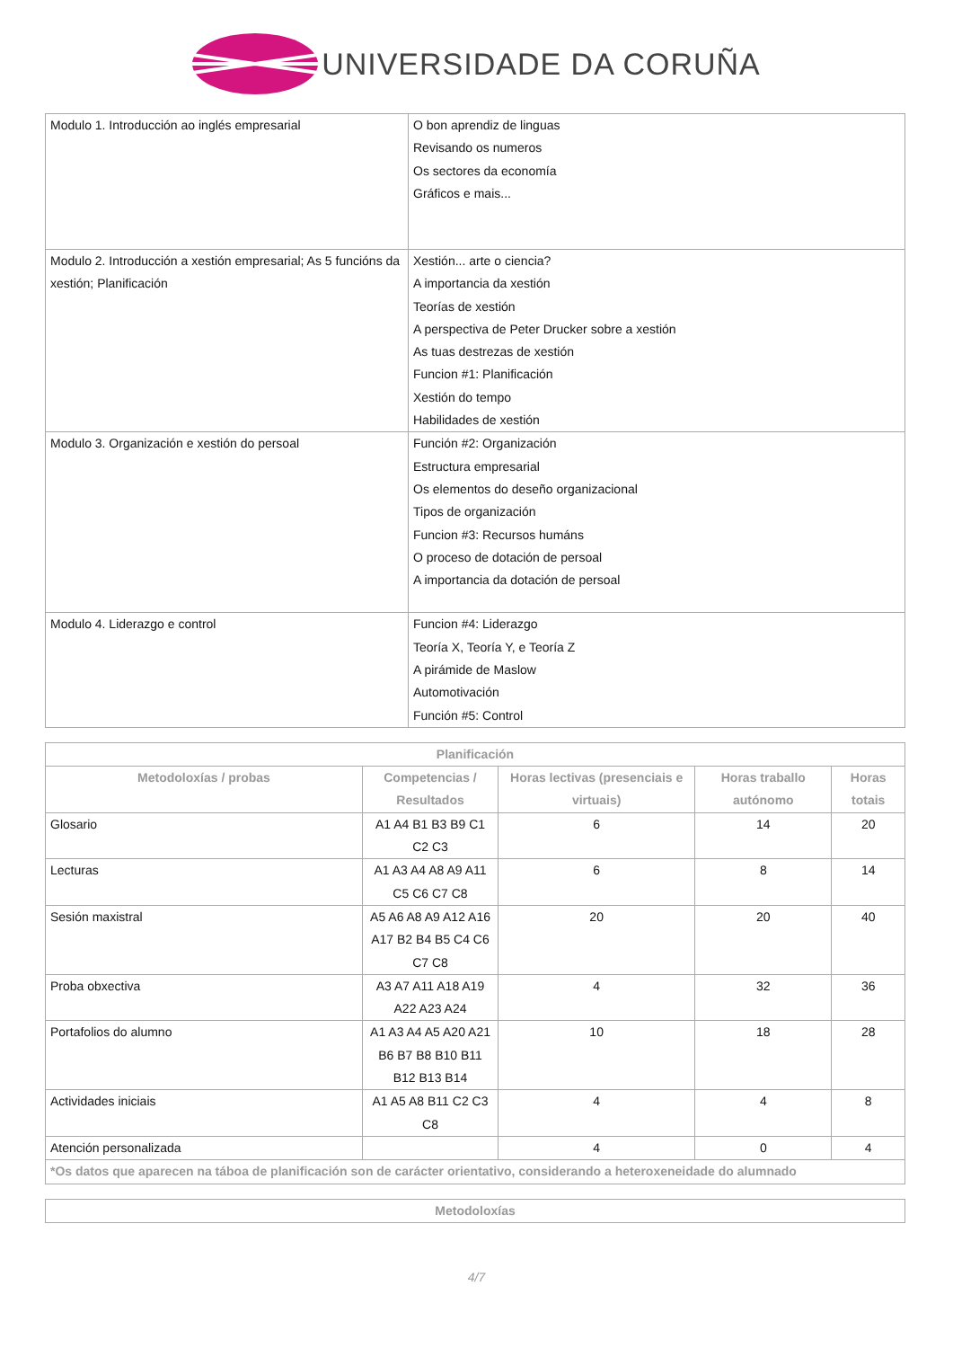UNIVERSIDADE DA CORUÑA
| Modulo 1. Introducción ao inglés empresarial | O bon aprendiz de linguas Revisando os numeros Os sectores da economía Gráficos e mais... |
| Modulo 2. Introducción a xestión empresarial; As 5 funcións da xestión; Planificación | Xestión... arte o ciencia? A importancia da xestión Teorías de xestión A perspectiva de Peter Drucker sobre a xestión As tuas destrezas de xestión Funcion #1: Planificación Xestión do tempo Habilidades de xestión |
| Modulo 3. Organización e xestión do persoal | Función #2: Organización Estructura empresarial Os elementos do deseño organizacional Tipos de organización Funcion #3: Recursos humáns O proceso de dotación de persoal A importancia da dotación de persoal |
| Modulo 4. Liderazgo e control | Funcion #4: Liderazgo Teoría X, Teoría Y, e Teoría Z A pirámide de Maslow Automotivación Función #5: Control |
| Planificación | | | | |
| --- | --- | --- | --- | --- |
| Metodoloxías / probas | Competencias / Resultados | Horas lectivas (presenciais e virtuais) | Horas traballo autónomo | Horas totais |
| Glosario | A1 A4 B1 B3 B9 C1 C2 C3 | 6 | 14 | 20 |
| Lecturas | A1 A3 A4 A8 A9 A11 C5 C6 C7 C8 | 6 | 8 | 14 |
| Sesión maxistral | A5 A6 A8 A9 A12 A16 A17 B2 B4 B5 C4 C6 C7 C8 | 20 | 20 | 40 |
| Proba obxectiva | A3 A7 A11 A18 A19 A22 A23 A24 | 4 | 32 | 36 |
| Portafolios do alumno | A1 A3 A4 A5 A20 A21 B6 B7 B8 B10 B11 B12 B13 B14 | 10 | 18 | 28 |
| Actividades iniciais | A1 A5 A8 B11 C2 C3 C8 | 4 | 4 | 8 |
| Atención personalizada | | 4 | 0 | 4 |
| *Os datos que aparecen na táboa de planificación son de carácter orientativo, considerando a heteroxeneidade do alumnado | | | | |
| Metodoloxías |
| --- |
4/7